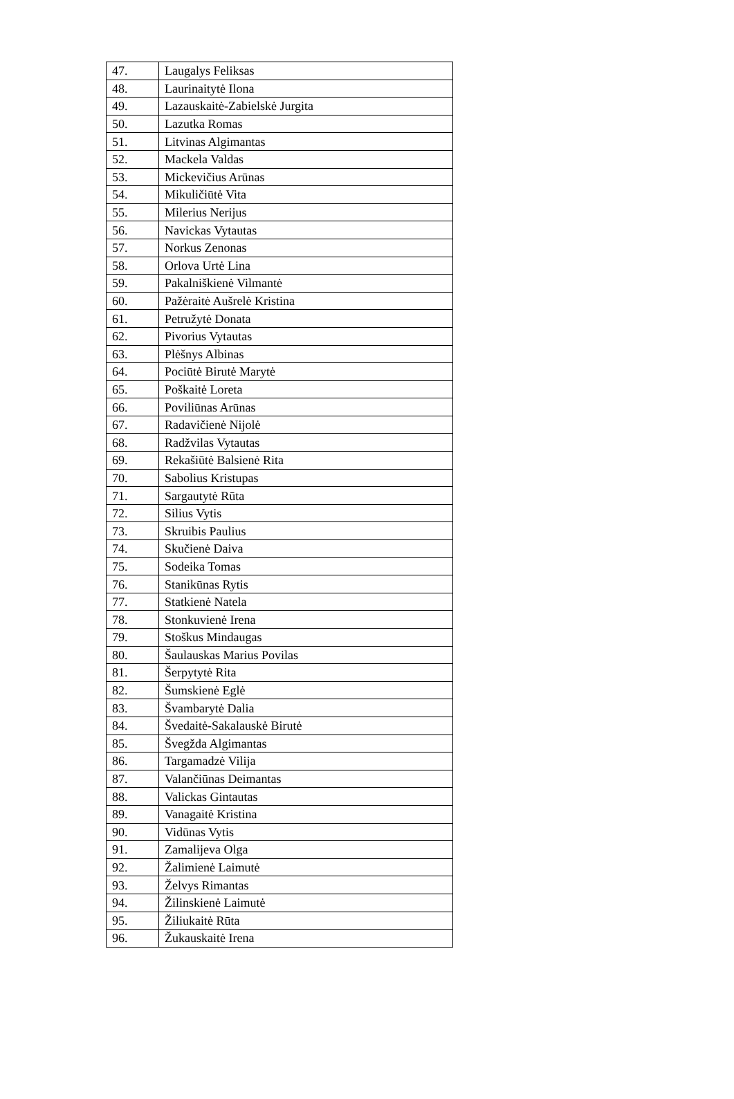| 47. | Laugalys Feliksas |
| 48. | Laurinaitytė Ilona |
| 49. | Lazauskaitė-Zabielskė Jurgita |
| 50. | Lazutka Romas |
| 51. | Litvinas Algimantas |
| 52. | Mackela Valdas |
| 53. | Mickevičius Arūnas |
| 54. | Mikuličiūtė Vita |
| 55. | Milerius Nerijus |
| 56. | Navickas Vytautas |
| 57. | Norkus Zenonas |
| 58. | Orlova Urtė Lina |
| 59. | Pakalniškienė Vilmantė |
| 60. | Pažėraitė Aušrelė Kristina |
| 61. | Petružytė Donata |
| 62. | Pivorius Vytautas |
| 63. | Plėšnys Albinas |
| 64. | Pociūtė Birutė Marytė |
| 65. | Poškaitė Loreta |
| 66. | Poviliūnas Arūnas |
| 67. | Radavičienė Nijolė |
| 68. | Radžvilas Vytautas |
| 69. | Rekašiūtė Balsienė Rita |
| 70. | Sabolius Kristupas |
| 71. | Sargautytė Rūta |
| 72. | Silius Vytis |
| 73. | Skruibis Paulius |
| 74. | Skučienė Daiva |
| 75. | Sodeika Tomas |
| 76. | Stanikūnas Rytis |
| 77. | Statkienė Natela |
| 78. | Stonkuvienė Irena |
| 79. | Stoškus Mindaugas |
| 80. | Šaulauskas Marius Povilas |
| 81. | Šerpytytė Rita |
| 82. | Šumskienė Eglė |
| 83. | Švambarytė Dalia |
| 84. | Švedaitė-Sakalauskė Birutė |
| 85. | Švegžda Algimantas |
| 86. | Targamadzė Vilija |
| 87. | Valančiūnas Deimantas |
| 88. | Valickas Gintautas |
| 89. | Vanagaitė Kristina |
| 90. | Vidūnas Vytis |
| 91. | Zamalijeva Olga |
| 92. | Žalimienė Laimutė |
| 93. | Želvys Rimantas |
| 94. | Žilinskienė Laimutė |
| 95. | Žiliukaitė Rūta |
| 96. | Žukauskaitė Irena |